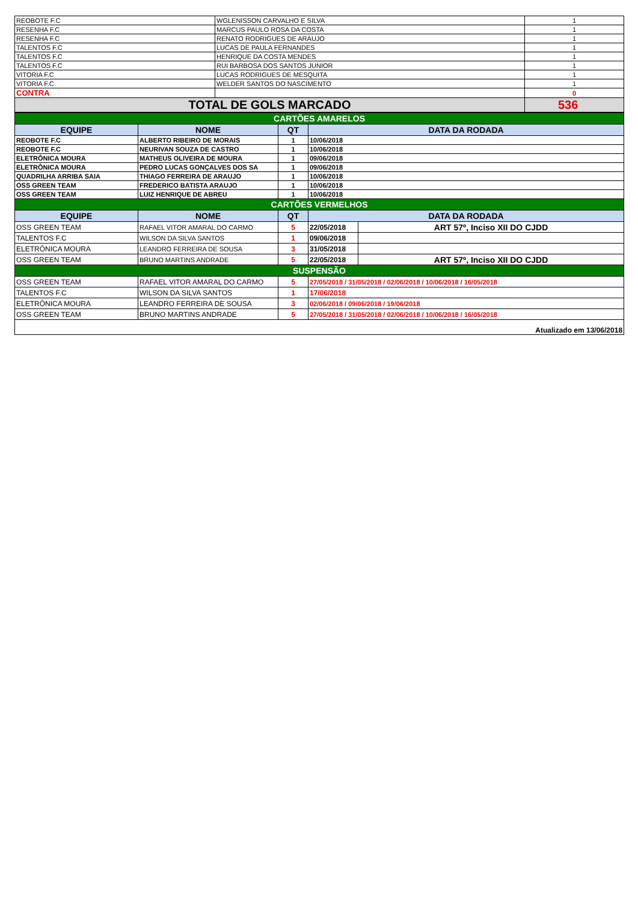| REOBOTE F.C | WGLENISSON CARVALHO E SILVA | 1 |
| RESENHA F.C | MARCUS PAULO ROSA DA COSTA | 1 |
| RESENHA F.C | RENATO RODRIGUES DE ARAUJO | 1 |
| TALENTOS F.C | LUCAS DE PAULA FERNANDES | 1 |
| TALENTOS F.C | HENRIQUE DA COSTA MENDES | 1 |
| TALENTOS F.C | RUI BARBOSA DOS SANTOS JUNIOR | 1 |
| VITORIA F.C | LUCAS RODRIGUES DE MESQUITA | 1 |
| VITORIA F.C | WELDER SANTOS DO NASCIMENTO | 1 |
| CONTRA | | 0 |
| TOTAL DE GOLS MARCADO | | 536 |
| CARTÕES AMARELOS | | | | |
| EQUIPE | NOME | QT | DATA DA RODADA | |
| REOBOTE F.C | ALBERTO RIBEIRO DE MORAIS | 1 | 10/06/2018 | |
| REOBOTE F.C | NEURIVAN SOUZA DE CASTRO | 1 | 10/06/2018 | |
| ELETRÔNICA MOURA | MATHEUS OLIVEIRA DE MOURA | 1 | 09/06/2018 | |
| ELETRÔNICA MOURA | PEDRO LUCAS GONÇALVES DOS SA | 1 | 09/06/2018 | |
| QUADRILHA ARRIBA SAIA | THIAGO FERREIRA DE ARAUJO | 1 | 10/06/2018 | |
| OSS GREEN TEAM | FREDERICO BATISTA ARAUJO | 1 | 10/06/2018 | |
| OSS GREEN TEAM | LUIZ HENRIQUE DE ABREU | 1 | 10/06/2018 | |
| CARTÕES VERMELHOS | | | | |
| EQUIPE | NOME | QT | DATA DA RODADA | |
| OSS GREEN TEAM | RAFAEL VITOR AMARAL DO CARMO | 5 | 22/05/2018 | ART 57º, Inciso XII DO CJDD |
| TALENTOS F.C | WILSON DA SILVA SANTOS | 1 | 09/06/2018 | |
| ELETRÔNICA MOURA | LEANDRO FERREIRA DE SOUSA | 3 | 31/05/2018 | |
| OSS GREEN TEAM | BRUNO MARTINS ANDRADE | 5 | 22/05/2018 | ART 57º, Inciso XII DO CJDD |
| SUSPENSÃO | | | | |
| OSS GREEN TEAM | RAFAEL VITOR AMARAL DO CARMO | 5 | 27/05/2018 / 31/05/2018 / 02/06/2018 / 10/06/2018 / 16/05/2018 | |
| TALENTOS F.C | WILSON DA SILVA SANTOS | 1 | 17/06/2018 | |
| ELETRÔNICA MOURA | LEANDRO FERREIRA DE SOUSA | 3 | 02/06/2018 / 09/06/2018 / 19/06/2018 | |
| OSS GREEN TEAM | BRUNO MARTINS ANDRADE | 5 | 27/05/2018 / 31/05/2018 / 02/06/2018 / 10/06/2018 / 16/05/2018 | |
| Atualizado em 13/06/2018 | | | | |